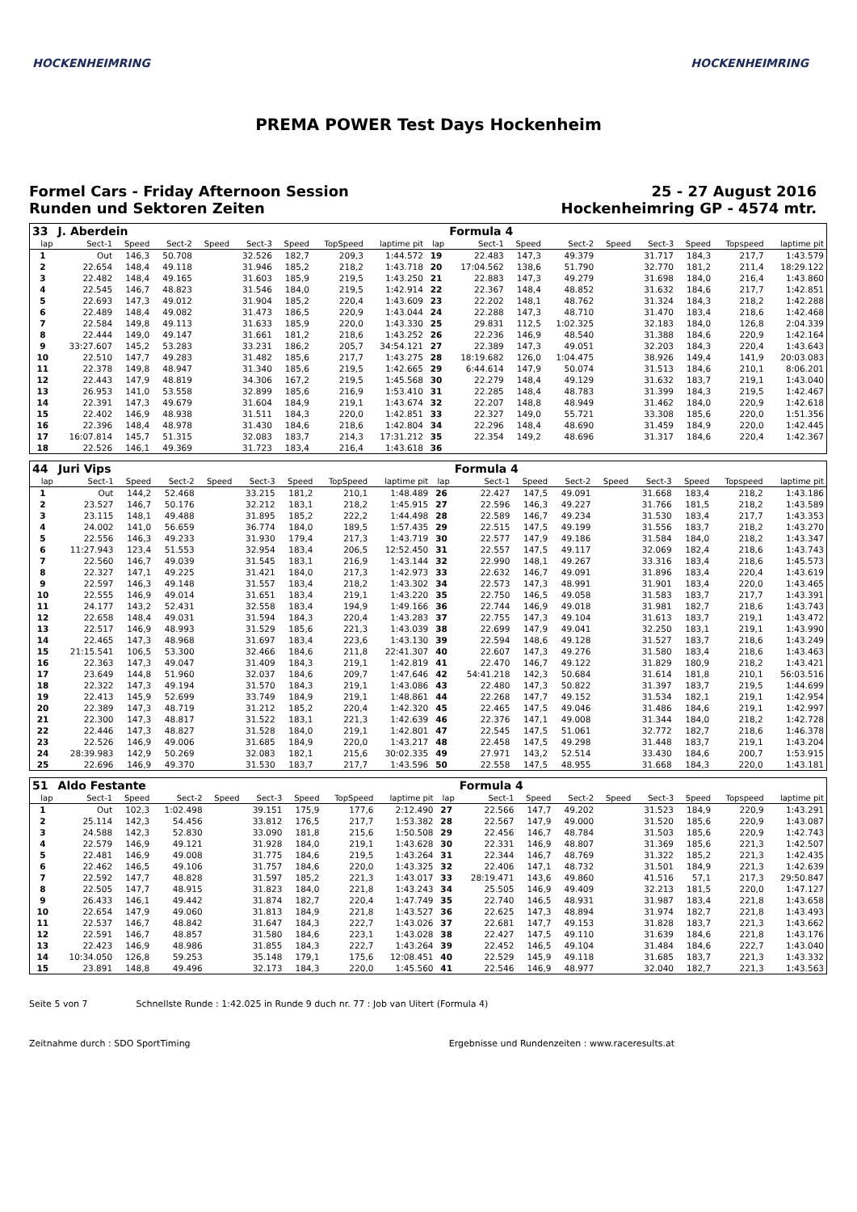HOCKENHEIMRING HOCKENHEIMRING
PREMA POWER Test Days Hockenheim
Formel Cars - Friday Afternoon Session
Runden und Sektoren Zeiten
25 - 27 August 2016
Hockenheimring GP - 4574 mtr.
| 33 | J. Aberdein | | | | | | | | | Formula 4 | | | | | | | |
| lap | Sect-1 | Speed | Sect-2 | Speed | Sect-3 | Speed | TopSpeed | laptime pit | lap | Sect-1 | Speed | Sect-2 | Speed | Sect-3 | Speed | Topspeed | laptime pit |
| 1 | Out | 146,3 | 50.708 | | 32.526 | 182,7 | 209,3 | 1:44.572 | 19 | 22.483 | 147,3 | 49.379 | | 31.717 | 184,3 | 217,7 | 1:43.579 |
| 2 | 22.654 | 148,4 | 49.118 | | 31.946 | 185,2 | 218,2 | 1:43.718 | 20 | 17:04.562 | 138,6 | 51.790 | | 32.770 | 181,2 | 211,4 | 18:29.122 |
| 3 | 22.482 | 148,4 | 49.165 | | 31.603 | 185,9 | 219,5 | 1:43.250 | 21 | 22.883 | 147,3 | 49.279 | | 31.698 | 184,0 | 216,4 | 1:43.860 |
| 4 | 22.545 | 146,7 | 48.823 | | 31.546 | 184,0 | 219,5 | 1:42.914 | 22 | 22.367 | 148,4 | 48.852 | | 31.632 | 184,6 | 217,7 | 1:42.851 |
| 5 | 22.693 | 147,3 | 49.012 | | 31.904 | 185,2 | 220,4 | 1:43.609 | 23 | 22.202 | 148,1 | 48.762 | | 31.324 | 184,3 | 218,2 | 1:42.288 |
| 6 | 22.489 | 148,4 | 49.082 | | 31.473 | 186,5 | 220,9 | 1:43.044 | 24 | 22.288 | 147,3 | 48.710 | | 31.470 | 183,4 | 218,6 | 1:42.468 |
| 7 | 22.584 | 149,8 | 49.113 | | 31.633 | 185,9 | 220,0 | 1:43.330 | 25 | 29.831 | 112,5 | 1:02.325 | | 32.183 | 184,0 | 126,8 | 2:04.339 |
| 8 | 22.444 | 149,0 | 49.147 | | 31.661 | 181,2 | 218,6 | 1:43.252 | 26 | 22.236 | 146,9 | 48.540 | | 31.388 | 184,6 | 220,9 | 1:42.164 |
| 9 | 33:27.607 | 145,2 | 53.283 | | 33.231 | 186,2 | 205,7 | 34:54.121 | 27 | 22.389 | 147,3 | 49.051 | | 32.203 | 184,3 | 220,4 | 1:43.643 |
| 10 | 22.510 | 147,7 | 49.283 | | 31.482 | 185,6 | 217,7 | 1:43.275 | 28 | 18:19.682 | 126,0 | 1:04.475 | | 38.926 | 149,4 | 141,9 | 20:03.083 |
| 11 | 22.378 | 149,8 | 48.947 | | 31.340 | 185,6 | 219,5 | 1:42.665 | 29 | 6:44.614 | 147,9 | 50.074 | | 31.513 | 184,6 | 210,1 | 8:06.201 |
| 12 | 22.443 | 147,9 | 48.819 | | 34.306 | 167,2 | 219,5 | 1:45.568 | 30 | 22.279 | 148,4 | 49.129 | | 31.632 | 183,7 | 219,1 | 1:43.040 |
| 13 | 26.953 | 141,0 | 53.558 | | 32.899 | 185,6 | 216,9 | 1:53.410 | 31 | 22.285 | 148,4 | 48.783 | | 31.399 | 184,3 | 219,5 | 1:42.467 |
| 14 | 22.391 | 147,3 | 49.679 | | 31.604 | 184,9 | 219,1 | 1:43.674 | 32 | 22.207 | 148,8 | 48.949 | | 31.462 | 184,0 | 220,9 | 1:42.618 |
| 15 | 22.402 | 146,9 | 48.938 | | 31.511 | 184,3 | 220,0 | 1:42.851 | 33 | 22.327 | 149,0 | 55.721 | | 33.308 | 185,6 | 220,0 | 1:51.356 |
| 16 | 22.396 | 148,4 | 48.978 | | 31.430 | 184,6 | 218,6 | 1:42.804 | 34 | 22.296 | 148,4 | 48.690 | | 31.459 | 184,9 | 220,0 | 1:42.445 |
| 17 | 16:07.814 | 145,7 | 51.315 | | 32.083 | 183,7 | 214,3 | 17:31.212 | 35 | 22.354 | 149,2 | 48.696 | | 31.317 | 184,6 | 220,4 | 1:42.367 |
| 18 | 22.526 | 146,1 | 49.369 | | 31.723 | 183,4 | 216,4 | 1:43.618 | 36 | | | | | | | | |
| 44 | Juri Vips | | | | | | | | | Formula 4 | | | | | | | |
| lap | Sect-1 | Speed | Sect-2 | Speed | Sect-3 | Speed | TopSpeed | laptime pit | lap | Sect-1 | Speed | Sect-2 | Speed | Sect-3 | Speed | Topspeed | laptime pit |
| 1 | Out | 144,2 | 52.468 | | 33.215 | 181,2 | 210,1 | 1:48.489 | 26 | 22.427 | 147,5 | 49.091 | | 31.668 | 183,4 | 218,2 | 1:43.186 |
| 2 | 23.527 | 146,7 | 50.176 | | 32.212 | 183,1 | 218,2 | 1:45.915 | 27 | 22.596 | 146,3 | 49.227 | | 31.766 | 181,5 | 218,2 | 1:43.589 |
| 3 | 23.115 | 148,1 | 49.488 | | 31.895 | 185,2 | 222,2 | 1:44.498 | 28 | 22.589 | 146,7 | 49.234 | | 31.530 | 183,4 | 217,7 | 1:43.353 |
| 4 | 24.002 | 141,0 | 56.659 | | 36.774 | 184,0 | 189,5 | 1:57.435 | 29 | 22.515 | 147,5 | 49.199 | | 31.556 | 183,7 | 218,2 | 1:43.270 |
| 5 | 22.556 | 146,3 | 49.233 | | 31.930 | 179,4 | 217,3 | 1:43.719 | 30 | 22.577 | 147,9 | 49.186 | | 31.584 | 184,0 | 218,2 | 1:43.347 |
| 6 | 11:27.943 | 123,4 | 51.553 | | 32.954 | 183,4 | 206,5 | 12:52.450 | 31 | 22.557 | 147,5 | 49.117 | | 32.069 | 182,4 | 218,6 | 1:43.743 |
| 7 | 22.560 | 146,7 | 49.039 | | 31.545 | 183,1 | 216,9 | 1:43.144 | 32 | 22.990 | 148,1 | 49.267 | | 33.316 | 183,4 | 218,6 | 1:45.573 |
| 8 | 22.327 | 147,1 | 49.225 | | 31.421 | 184,0 | 217,3 | 1:42.973 | 33 | 22.632 | 146,7 | 49.091 | | 31.896 | 183,4 | 220,4 | 1:43.619 |
| 9 | 22.597 | 146,3 | 49.148 | | 31.557 | 183,4 | 218,2 | 1:43.302 | 34 | 22.573 | 147,3 | 48.991 | | 31.901 | 183,4 | 220,0 | 1:43.465 |
| 10 | 22.555 | 146,9 | 49.014 | | 31.651 | 183,4 | 219,1 | 1:43.220 | 35 | 22.750 | 146,5 | 49.058 | | 31.583 | 183,7 | 217,7 | 1:43.391 |
| 11 | 24.177 | 143,2 | 52.431 | | 32.558 | 183,4 | 194,9 | 1:49.166 | 36 | 22.744 | 146,9 | 49.018 | | 31.981 | 182,7 | 218,6 | 1:43.743 |
| 12 | 22.658 | 148,4 | 49.031 | | 31.594 | 184,3 | 220,4 | 1:43.283 | 37 | 22.755 | 147,3 | 49.104 | | 31.613 | 183,7 | 219,1 | 1:43.472 |
| 13 | 22.517 | 146,9 | 48.993 | | 31.529 | 185,6 | 221,3 | 1:43.039 | 38 | 22.699 | 147,9 | 49.041 | | 32.250 | 183,1 | 219,1 | 1:43.990 |
| 14 | 22.465 | 147,3 | 48.968 | | 31.697 | 183,4 | 223,6 | 1:43.130 | 39 | 22.594 | 148,6 | 49.128 | | 31.527 | 183,7 | 218,6 | 1:43.249 |
| 15 | 21:15.541 | 106,5 | 53.300 | | 32.466 | 184,6 | 211,8 | 22:41.307 | 40 | 22.607 | 147,3 | 49.276 | | 31.580 | 183,4 | 218,6 | 1:43.463 |
| 16 | 22.363 | 147,3 | 49.047 | | 31.409 | 184,3 | 219,1 | 1:42.819 | 41 | 22.470 | 146,7 | 49.122 | | 31.829 | 180,9 | 218,2 | 1:43.421 |
| 17 | 23.649 | 144,8 | 51.960 | | 32.037 | 184,6 | 209,7 | 1:47.646 | 42 | 54:41.218 | 142,3 | 50.684 | | 31.614 | 181,8 | 210,1 | 56:03.516 |
| 18 | 22.322 | 147,3 | 49.194 | | 31.570 | 184,3 | 219,1 | 1:43.086 | 43 | 22.480 | 147,3 | 50.822 | | 31.397 | 183,7 | 219,5 | 1:44.699 |
| 19 | 22.413 | 145,9 | 52.699 | | 33.749 | 184,9 | 219,1 | 1:48.861 | 44 | 22.268 | 147,7 | 49.152 | | 31.534 | 182,1 | 219,1 | 1:42.954 |
| 20 | 22.389 | 147,3 | 48.719 | | 31.212 | 185,2 | 220,4 | 1:42.320 | 45 | 22.465 | 147,5 | 49.046 | | 31.486 | 184,6 | 219,1 | 1:42.997 |
| 21 | 22.300 | 147,3 | 48.817 | | 31.522 | 183,1 | 221,3 | 1:42.639 | 46 | 22.376 | 147,1 | 49.008 | | 31.344 | 184,0 | 218,2 | 1:42.728 |
| 22 | 22.446 | 147,3 | 48.827 | | 31.528 | 184,0 | 219,1 | 1:42.801 | 47 | 22.545 | 147,5 | 51.061 | | 32.772 | 182,7 | 218,6 | 1:46.378 |
| 23 | 22.526 | 146,9 | 49.006 | | 31.685 | 184,9 | 220,0 | 1:43.217 | 48 | 22.458 | 147,5 | 49.298 | | 31.448 | 183,7 | 219,1 | 1:43.204 |
| 24 | 28:39.983 | 142,9 | 50.269 | | 32.083 | 182,1 | 215,6 | 30:02.335 | 49 | 27.971 | 143,2 | 52.514 | | 33.430 | 184,6 | 200,7 | 1:53.915 |
| 25 | 22.696 | 146,9 | 49.370 | | 31.530 | 183,7 | 217,7 | 1:43.596 | 50 | 22.558 | 147,5 | 48.955 | | 31.668 | 184,3 | 220,0 | 1:43.181 |
| 51 | Aldo Festante | | | | | | | | | Formula 4 | | | | | | | |
| lap | Sect-1 | Speed | Sect-2 | Speed | Sect-3 | Speed | TopSpeed | laptime pit | lap | Sect-1 | Speed | Sect-2 | Speed | Sect-3 | Speed | Topspeed | laptime pit |
| 1 | Out | 102,3 | 1:02.498 | | 39.151 | 175,9 | 177,6 | 2:12.490 | 27 | 22.566 | 147,7 | 49.202 | | 31.523 | 184,9 | 220,9 | 1:43.291 |
| 2 | 25.114 | 142,3 | 54.456 | | 33.812 | 176,5 | 217,7 | 1:53.382 | 28 | 22.567 | 147,9 | 49.000 | | 31.520 | 185,6 | 220,9 | 1:43.087 |
| 3 | 24.588 | 142,3 | 52.830 | | 33.090 | 181,8 | 215,6 | 1:50.508 | 29 | 22.456 | 146,7 | 48.784 | | 31.503 | 185,6 | 220,9 | 1:42.743 |
| 4 | 22.579 | 146,9 | 49.121 | | 31.928 | 184,0 | 219,1 | 1:43.628 | 30 | 22.331 | 146,9 | 48.807 | | 31.369 | 185,6 | 221,3 | 1:42.507 |
| 5 | 22.481 | 146,9 | 49.008 | | 31.775 | 184,6 | 219,5 | 1:43.264 | 31 | 22.344 | 146,7 | 48.769 | | 31.322 | 185,2 | 221,3 | 1:42.435 |
| 6 | 22.462 | 146,5 | 49.106 | | 31.757 | 184,6 | 220,0 | 1:43.325 | 32 | 22.406 | 147,1 | 48.732 | | 31.501 | 184,9 | 221,3 | 1:42.639 |
| 7 | 22.592 | 147,7 | 48.828 | | 31.597 | 185,2 | 221,3 | 1:43.017 | 33 | 28:19.471 | 143,6 | 49.860 | | 41.516 | 57,1 | 217,3 | 29:50.847 |
| 8 | 22.505 | 147,7 | 48.915 | | 31.823 | 184,0 | 221,8 | 1:43.243 | 34 | 25.505 | 146,9 | 49.409 | | 32.213 | 181,5 | 220,0 | 1:47.127 |
| 9 | 26.433 | 146,1 | 49.442 | | 31.874 | 182,7 | 220,4 | 1:47.749 | 35 | 22.740 | 146,5 | 48.931 | | 31.987 | 183,4 | 221,8 | 1:43.658 |
| 10 | 22.654 | 147,9 | 49.060 | | 31.813 | 184,9 | 221,8 | 1:43.527 | 36 | 22.625 | 147,3 | 48.894 | | 31.974 | 182,7 | 221,8 | 1:43.493 |
| 11 | 22.537 | 146,7 | 48.842 | | 31.647 | 184,3 | 222,7 | 1:43.026 | 37 | 22.681 | 147,7 | 49.153 | | 31.828 | 183,7 | 221,3 | 1:43.662 |
| 12 | 22.591 | 146,7 | 48.857 | | 31.580 | 184,6 | 223,1 | 1:43.028 | 38 | 22.427 | 147,5 | 49.110 | | 31.639 | 184,6 | 221,8 | 1:43.176 |
| 13 | 22.423 | 146,9 | 48.986 | | 31.855 | 184,3 | 222,7 | 1:43.264 | 39 | 22.452 | 146,5 | 49.104 | | 31.484 | 184,6 | 222,7 | 1:43.040 |
| 14 | 10:34.050 | 126,8 | 59.253 | | 35.148 | 179,1 | 175,6 | 12:08.451 | 40 | 22.529 | 145,9 | 49.118 | | 31.685 | 183,7 | 221,3 | 1:43.332 |
| 15 | 23.891 | 148,8 | 49.496 | | 32.173 | 184,3 | 220,0 | 1:45.560 | 41 | 22.546 | 146,9 | 48.977 | | 32.040 | 182,7 | 221,3 | 1:43.563 |
Seite 5 von 7 Schnellste Runde : 1:42.025 in Runde 9 duch nr. 77 : Job van Uitert (Formula 4)
Zeitnahme durch : SDO SportTiming Ergebnisse und Rundenzeiten : www.raceresults.at